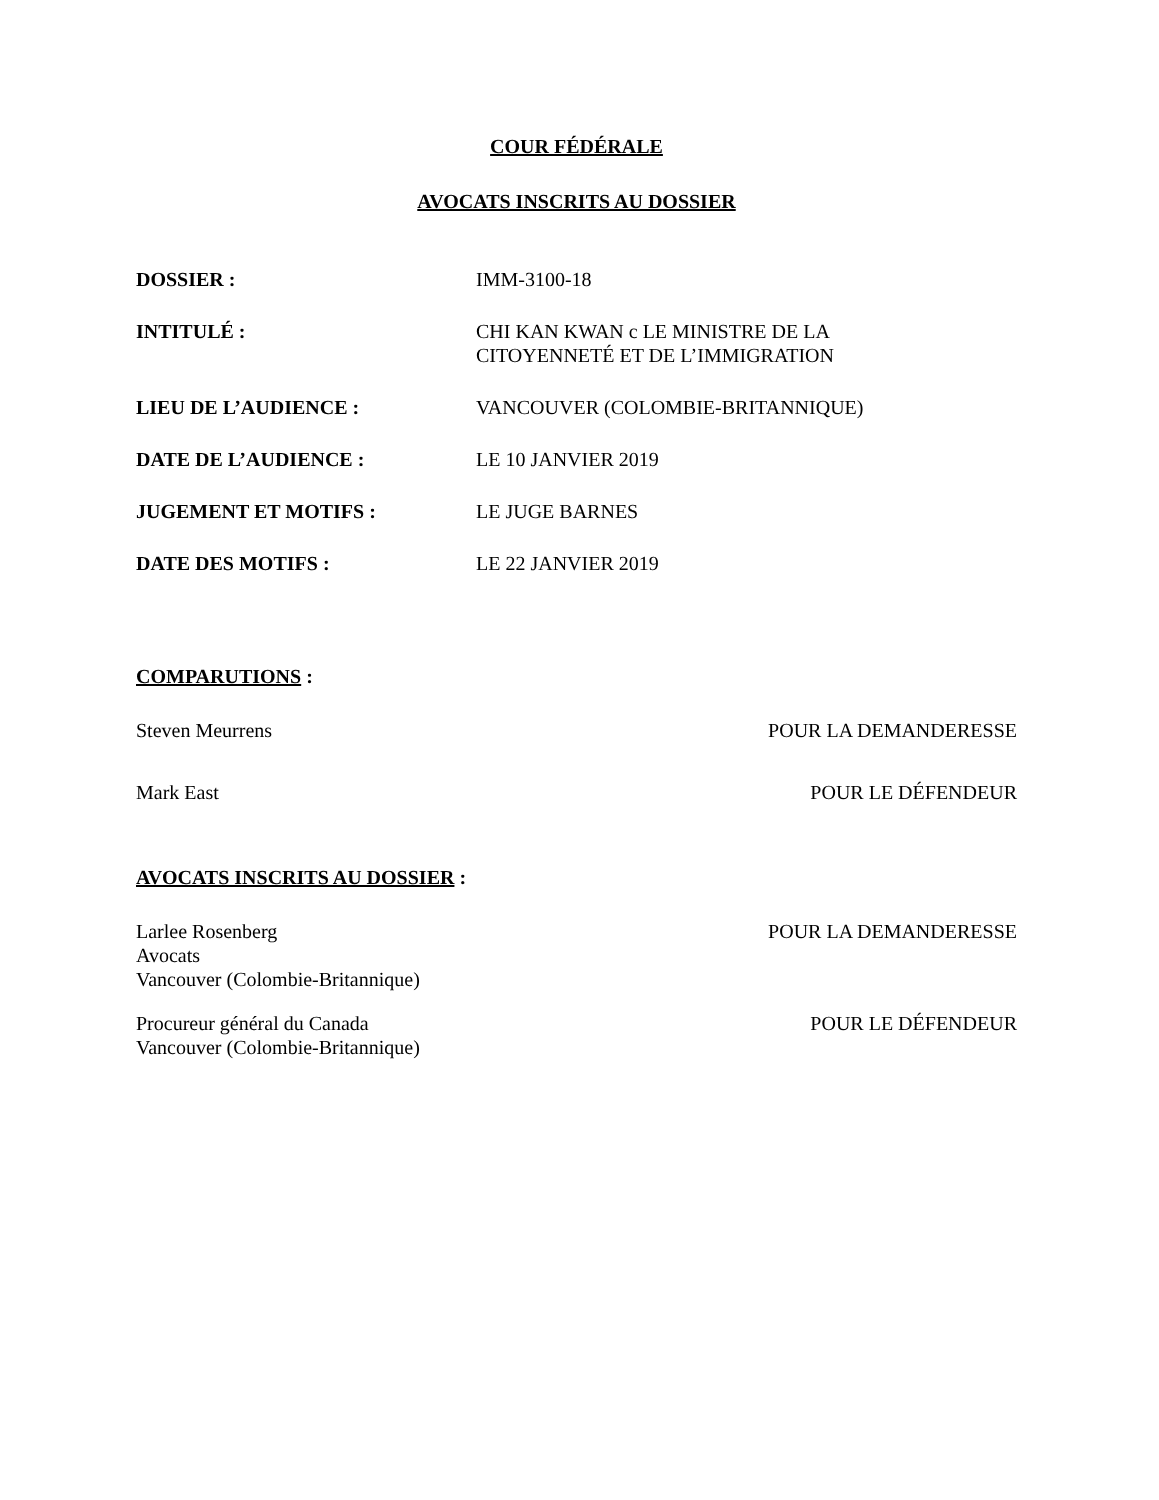COUR FÉDÉRALE
AVOCATS INSCRITS AU DOSSIER
| DOSSIER : | IMM-3100-18 |
| INTITULÉ : | CHI KAN KWAN c LE MINISTRE DE LA CITOYENNETÉ ET DE L’IMMIGRATION |
| LIEU DE L’AUDIENCE : | VANCOUVER (COLOMBIE-BRITANNIQUE) |
| DATE DE L’AUDIENCE : | LE 10 JANVIER 2019 |
| JUGEMENT ET MOTIFS : | LE JUGE BARNES |
| DATE DES MOTIFS : | LE 22 JANVIER 2019 |
COMPARUTIONS :
Steven Meurrens POUR LA DEMANDERESSE
Mark East POUR LE DÉFENDEUR
AVOCATS INSCRITS AU DOSSIER :
Larlee Rosenberg
Avocats
Vancouver (Colombie-Britannique)
POUR LA DEMANDERESSE
Procureur général du Canada
Vancouver (Colombie-Britannique)
POUR LE DÉFENDEUR